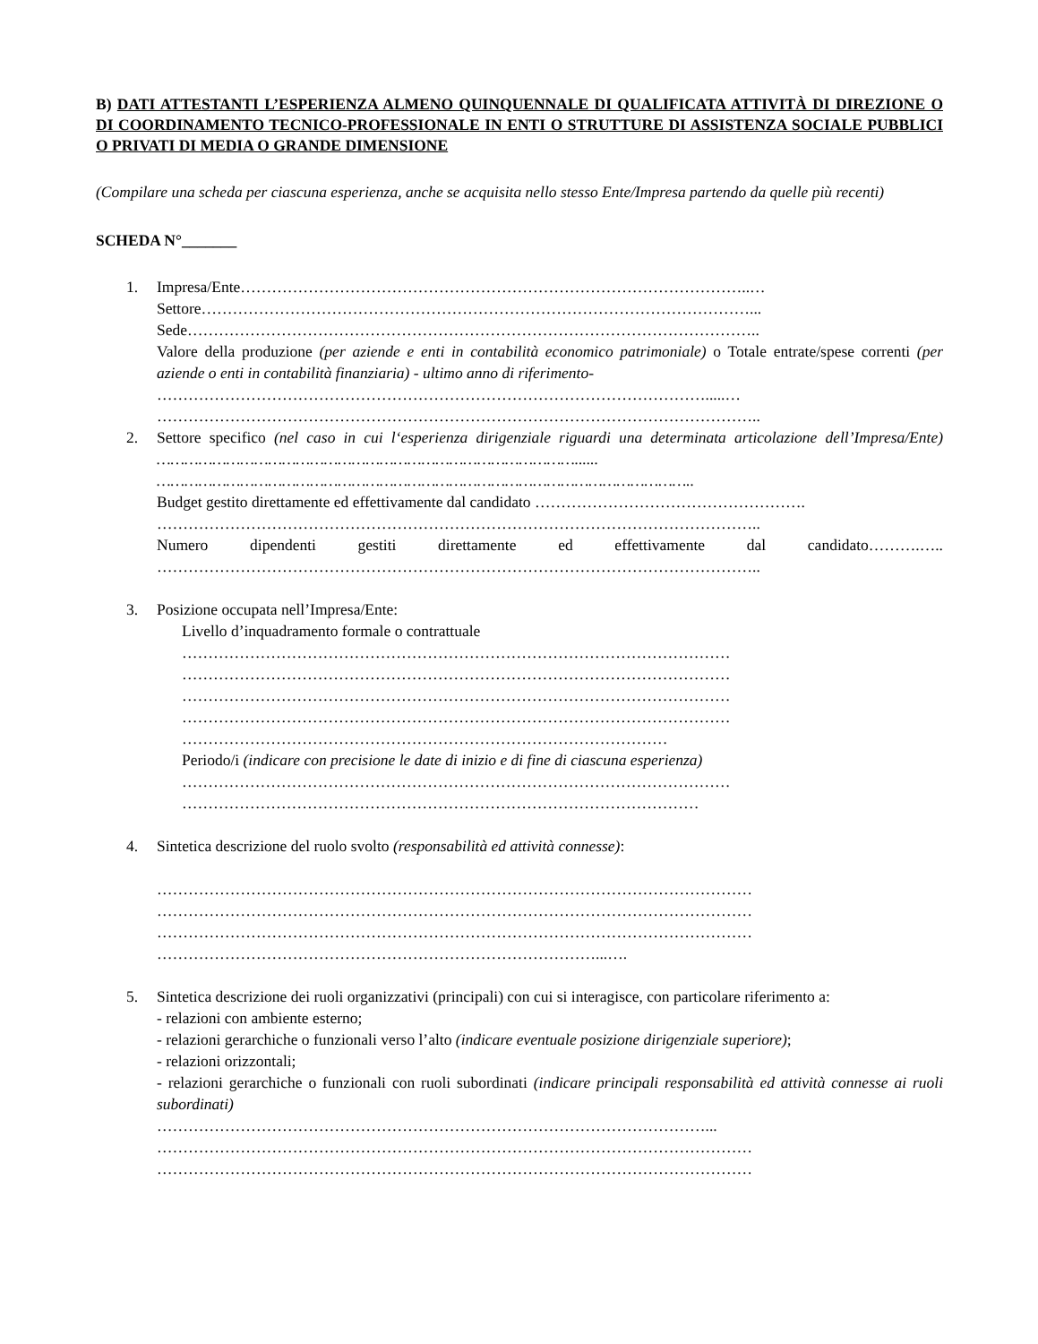B) DATI ATTESTANTI L’ESPERIENZA ALMENO QUINQUENNALE DI QUALIFICATA ATTIVITÀ DI DIREZIONE O DI COORDINAMENTO TECNICO-PROFESSIONALE IN ENTI O STRUTTURE DI ASSISTENZA SOCIALE PUBBLICI O PRIVATI DI MEDIA O GRANDE DIMENSIONE
(Compilare una scheda per ciascuna esperienza, anche se acquisita nello stesso Ente/Impresa partendo da quelle più recenti)
SCHEDA N°_______
1. Impresa/Ente……………………………………………………………………………………..…
Settore……………………………………………………………………………………………...
Sede………………………………………………………………………………………………..
Valore della produzione (per aziende e enti in contabilità economico patrimoniale) o Totale entrate/spese correnti (per aziende o enti in contabilità finanziaria) - ultimo anno di riferimento-
…………………………………………………………………………………………….....…
……………………………………………………………………………………………………..
2. Settore specifico (nel caso in cui l‘esperienza dirigenziale riguardi una determinata articolazione dell’Impresa/Ente) ………………………………………………………………………………......
……………………………………………………………………………………………………..
Budget gestito direttamente ed effettivamente dal candidato …………………………………………….
……………………………………………………………………………………………………..
Numero dipendenti gestiti direttamente ed effettivamente dal candidato……….…..
……………………………………………………………………………………………………..
3. Posizione occupata nell’Impresa/Ente:
Livello d’inquadramento formale o contrattuale
……………………………………………………………………………………………
……………………………………………………………………………………………
……………………………………………………………………………………………
……………………………………………………………………………………………
…………………………………………………………………………………
Periodo/i (indicare con precisione le date di inizio e di fine di ciascuna esperienza)
……………………………………………………………………………………………
………………………………………………………………………………………
4. Sintetica descrizione del ruolo svolto (responsabilità ed attività connesse):
……………………………………………………………………………………………………
……………………………………………………………………………………………………
……………………………………………………………………………………………………
…………………………………………………………………………...….
5. Sintetica descrizione dei ruoli organizzativi (principali) con cui si interagisce, con particolare riferimento a:
- relazioni con ambiente esterno;
- relazioni gerarchiche o funzionali verso l’alto (indicare eventuale posizione dirigenziale superiore);
- relazioni orizzontali;
- relazioni gerarchiche o funzionali con ruoli subordinati (indicare principali responsabilità ed attività connesse ai ruoli subordinati)
……………………………………………………………………………………………...
……………………………………………………………………………………………………
……………………………………………………………………………………………………